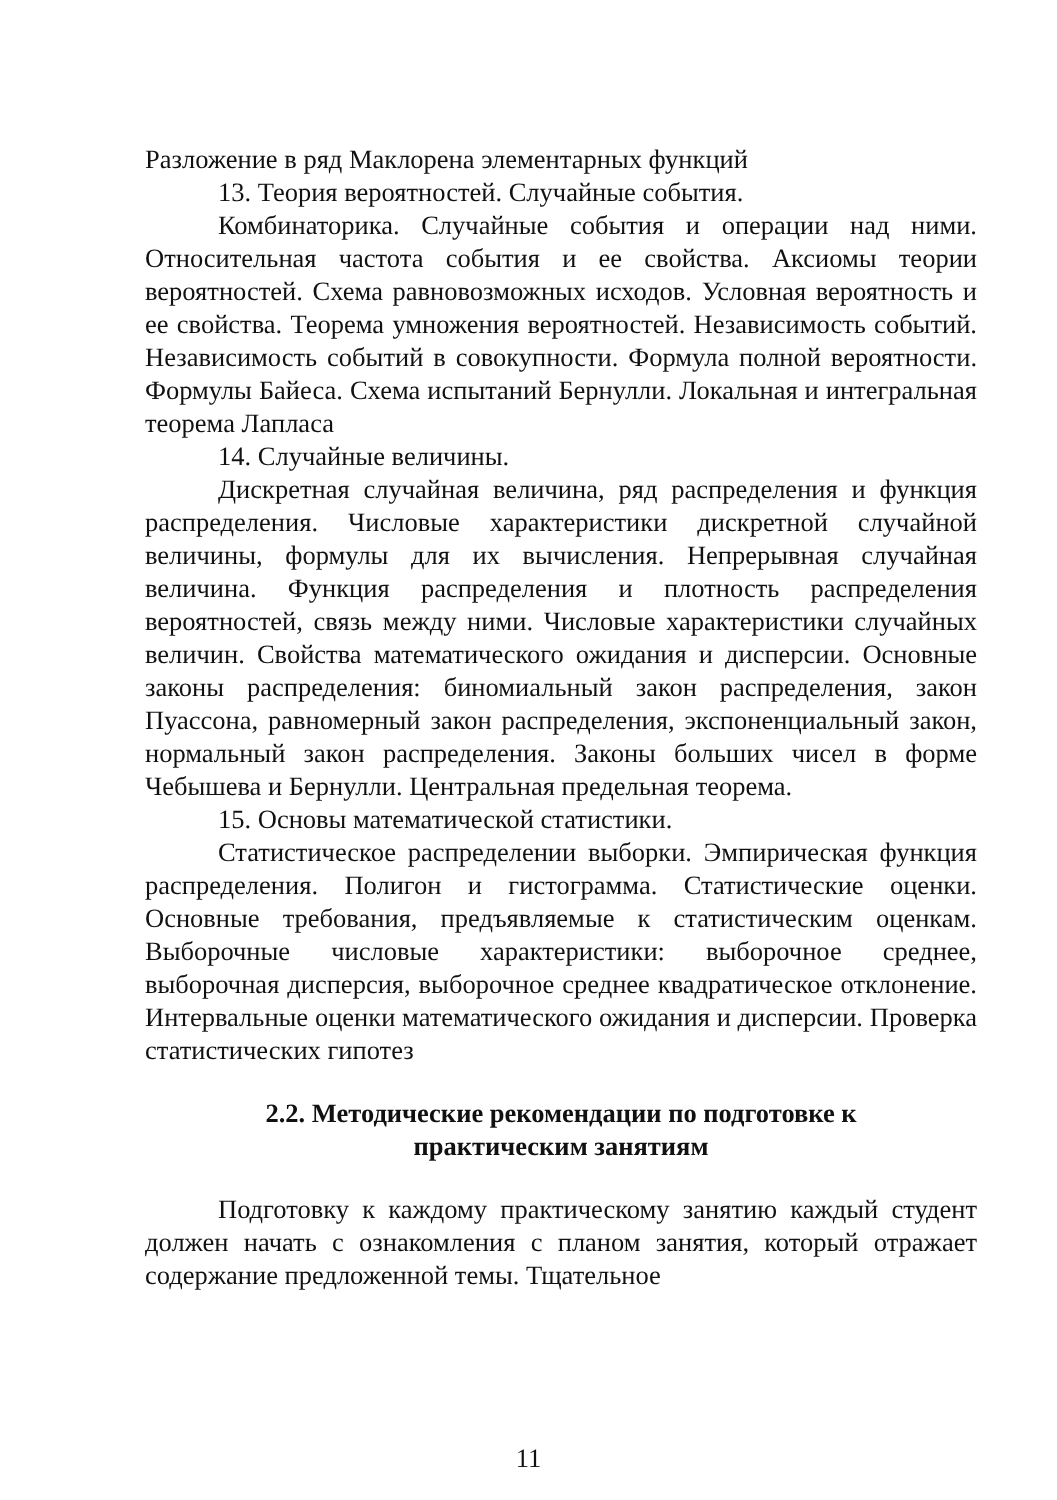Разложение в ряд Маклорена элементарных функций
13. Теория вероятностей. Случайные события.
Комбинаторика. Случайные события и операции над ними. Относительная частота события и ее свойства. Аксиомы теории вероятностей. Схема равновозможных исходов. Условная вероятность и ее свойства. Теорема умножения вероятностей. Независимость событий. Независимость событий в совокупности. Формула полной вероятности. Формулы Байеса. Схема испытаний Бернулли. Локальная и интегральная теорема Лапласа
14. Случайные величины.
Дискретная случайная величина, ряд распределения и функция распределения. Числовые характеристики дискретной случайной величины, формулы для их вычисления. Непрерывная случайная величина. Функция распределения и плотность распределения вероятностей, связь между ними. Числовые характеристики случайных величин. Свойства математического ожидания и дисперсии. Основные законы распределения: биномиальный закон распределения, закон Пуассона, равномерный закон распределения, экспоненциальный закон, нормальный закон распределения. Законы больших чисел в форме Чебышева и Бернулли. Центральная предельная теорема.
15. Основы математической статистики.
Статистическое распределении выборки. Эмпирическая функция распределения. Полигон и гистограмма. Статистические оценки. Основные требования, предъявляемые к статистическим оценкам. Выборочные числовые характеристики: выборочное среднее, выборочная дисперсия, выборочное среднее квадратическое отклонение. Интервальные оценки математического ожидания и дисперсии. Проверка статистических гипотез
2.2. Методические рекомендации по подготовке к
практическим занятиям
Подготовку к каждому практическому занятию каждый студент должен начать с ознакомления с планом занятия, который отражает содержание предложенной темы. Тщательное
11